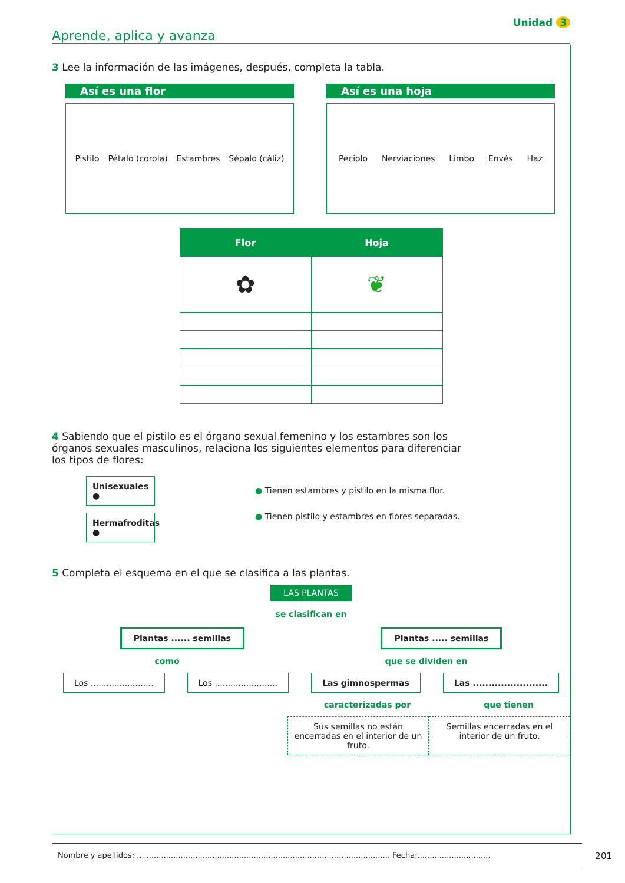Unidad 3
Aprende, aplica y avanza
3 Lee la información de las imágenes, después, completa la tabla.
Así es una flor
Pistilo Pétalo (corola) Estambres Sépalo (cáliz)
Así es una hoja
Peciolo Nerviaciones Limbo Envés Haz
| Flor | Hoja |
| --- | --- |
| ✿ | ❦ |
4 Sabiendo que el pistilo es el órgano sexual femenino y los estambres son los órganos sexuales masculinos, relaciona los siguientes elementos para diferenciar los tipos de flores:
Unisexuales ●
Hermafroditas ●
● Tienen estambres y pistilo en la misma flor.
● Tienen pistilo y estambres en flores separadas.
5 Completa el esquema en el que se clasifica a las plantas.
LAS PLANTAS
se clasifican en
Plantas ...... semillas Plantas ..... semillas
como que se dividen en
Los ........................ Los ........................ Las gimnospermas Las ........................
caracterizadas por que tienen
Sus semillas no están encerradas en el interior de un fruto. Semillas encerradas en el interior de un fruto.
Nombre y apellidos: ........................................................................................................ Fecha:..............................
201